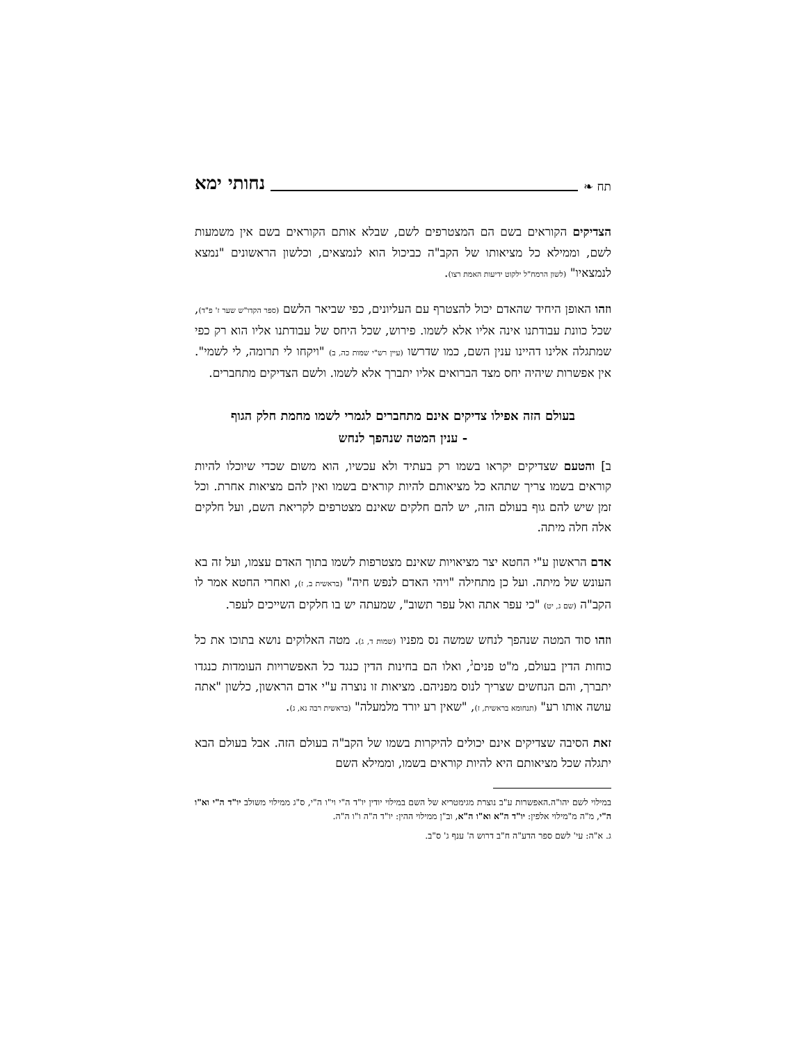תח ❧ נחותי ימא
הצדיקים הקוראים בשם הם המצטרפים לשם, שבלא אותם הקוראים בשם אין משמעות לשם, וממילא כל מציאותו של הקב"ה כביכול הוא לנמצאים, וכלשון הראשונים "נמצא לנמצאיו" (לשון הרמח"ל ילקוט ידיעות האמת רצו).
וזהו האופן היחיד שהאדם יכול להצטרף עם העליונים, כפי שביאר הלשם (ספר הקדו"ש שער ז' פ"ד), שכל כוונת עבודתנו אינה אליו אלא לשמו. פירוש, שכל היחס של עבודתנו אליו הוא רק כפי שמתגלה אלינו דהיינו ענין השם, כמו שדרשו (עיין רש"י שמות כה, ב) "ויקחו לי תרומה, לי לשמי". אין אפשרות שיהיה יחס מצד הברואים אליו יתברך אלא לשמו. ולשם הצדיקים מתחברים.
בעולם הזה אפילו צדיקים אינם מתחברים לגמרי לשמו מחמת חלק הגוף
- ענין המטה שנהפך לנחש
ב] והטעם שצדיקים יקראו בשמו רק בעתיד ולא עכשיו, הוא משום שכדי שיוכלו להיות קוראים בשמו צריך שתהא כל מציאותם להיות קוראים בשמו ואין להם מציאות אחרת. וכל זמן שיש להם גוף בעולם הזה, יש להם חלקים שאינם מצטרפים לקריאת השם, ועל חלקים אלה חלה מיתה.
אדם הראשון ע"י החטא יצר מציאויות שאינם מצטרפות לשמו בתוך האדם עצמו, ועל זה בא העונש של מיתה. ועל כן מתחילה "ויהי האדם לנפש חיה" (בראשית ב, ז), ואחרי החטא אמר לו הקב"ה (שם ג, יט) "כי עפר אתה ואל עפר תשוב", שמעתה יש בו חלקים השייכים לעפר.
וזהו סוד המטה שנהפך לנחש שמשה נס מפניו (שמות ד, ג). מטה האלוקים נושא בתוכו את כל כוחות הדין בעולם, מ"ט פנים<sup>ג</sup>, ואלו הם בחינות הדין כנגד כל האפשרויות העומדות כנגדו יתברך, והם הנחשים שצריך לנוס מפניהם. מציאות זו נוצרה ע"י אדם הראשון, כלשון "אתה עושה אותו רע" (תנחומא בראשית, ז), "שאין רע יורד מלמעלה" (בראשית רבה נא, ג).
זאת הסיבה שצדיקים אינם יכולים להיקרות בשמו של הקב"ה בעולם הזה. אבל בעולם הבא יתגלה שכל מציאותם היא להיות קוראים בשמו, וממילא השם
במילוי לשם יהו"ה.האפשרות ע"ב נוצרת מגימטריא של השם במילוי יודין יו"ד ה"י וי"ו ה"י, ס"ג ממילוי משולב יו"ד ה"י וא"ו ה"י, מ"ה מ"מילוי אלפין: יו"ד ה"א וא"ו ה"א, וב"ן ממילוי ההין: יו"ד ה"ה ו"ו ה"ה.
ג. א"ה: עי' לשם ספר הדע"ה ח"ב דרוש ה' ענף ג' ס"ב.